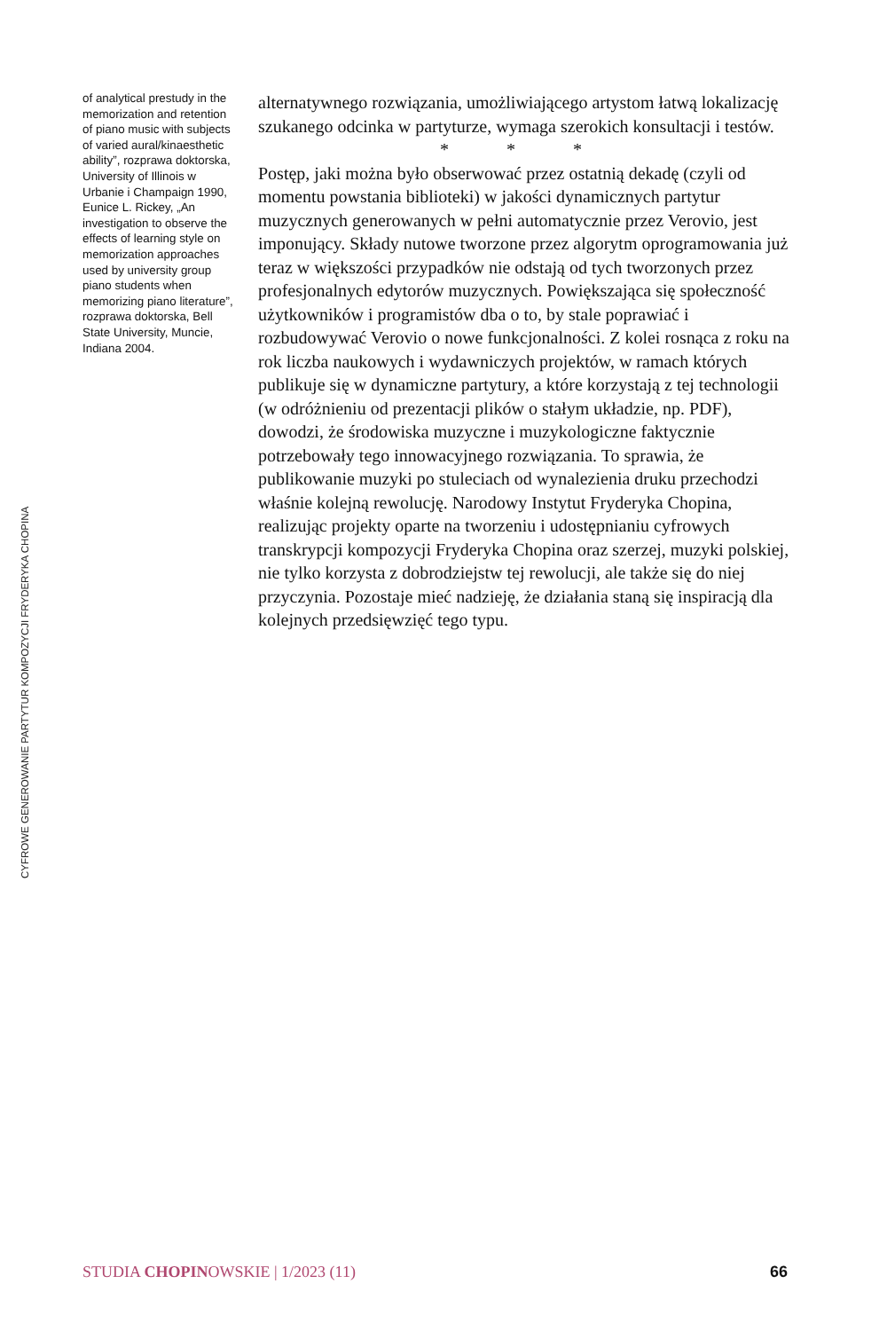CYFROWE GENEROWANIE PARTYTUR KOMPOZYCJI FRYDERYKA CHOPINA
of analytical prestudy in the memorization and retention of piano music with subjects of varied aural/kinaesthetic ability”, rozprawa doktorska, University of Illinois w Urbanie i Champaign 1990, Eunice L. Rickey, „An investigation to observe the effects of learning style on memorization approaches used by university group piano students when memorizing piano literature”, rozprawa doktorska, Bell State University, Muncie, Indiana 2004.
alternatywnego rozwiązania, umożliwiającego artystom łatwą lokalizację szukanego odcinka w partyturze, wymaga szerokich konsultacji i testów.
* * *
Postęp, jaki można było obserwować przez ostatnią dekadę (czyli od momentu powstania biblioteki) w jakości dynamicznych partytur muzycznych generowanych w pełni automatycznie przez Verovio, jest imponujący. Składy nutowe tworzone przez algorytm oprogramowania już teraz w większości przypadków nie odstają od tych tworzonych przez profesjonalnych edytorów muzycznych. Powiększająca się społeczność użytkowników i programistów dba o to, by stale poprawiać i rozbudowywać Verovio o nowe funkcjonalności. Z kolei rosnąca z roku na rok liczba naukowych i wydawniczych projektów, w ramach których publikuje się w dynamiczne partytury, a które korzystają z tej technologii (w odróżnieniu od prezentacji plików o stałym układzie, np. PDF), dowodzi, że środowiska muzyczne i muzykologiczne faktycznie potrzebowały tego innowacyjnego rozwiązania. To sprawia, że publikowanie muzyki po stuleciach od wynalezienia druku przechodzi właśnie kolejną rewolucję. Narodowy Instytut Fryderyka Chopina, realizując projekty oparte na tworzeniu i udostępnianiu cyfrowych transkrypcji kompozycji Fryderyka Chopina oraz szerzej, muzyki polskiej, nie tylko korzysta z dobrodziejstw tej rewolucji, ale także się do niej przyczynia. Pozostaje mieć nadzieję, że działania staną się inspiracją dla kolejnych przedsięwzięć tego typu.
STUDIA CHOPINOWSKIE | 1/2023 (11) 66